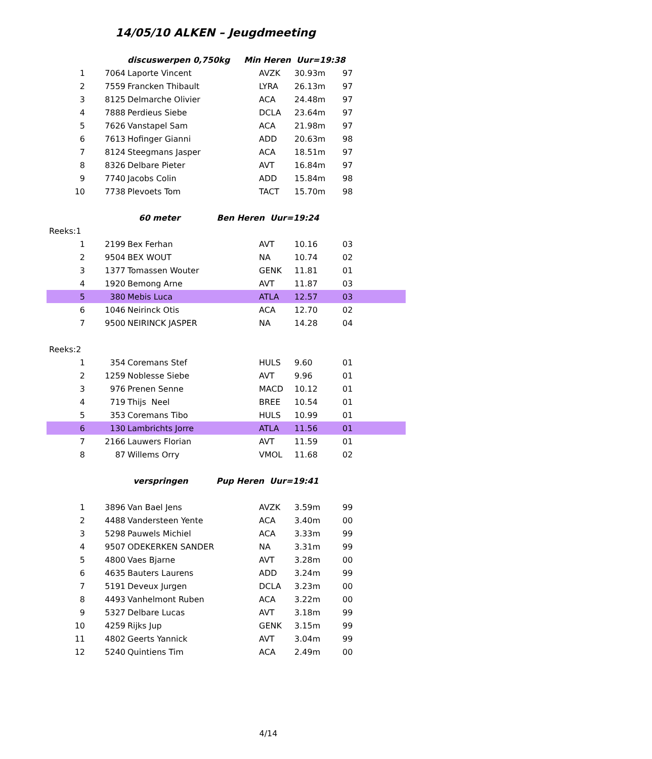14/05/10 ALKEN – Jeugdmeeting
| | | discuswerpen 0,750kg Min Heren Uur=19:38 | | | |
| 1 | 7064 | Laporte Vincent | AVZK | 30.93m | 97 |
| 2 | 7559 | Francken Thibault | LYRA | 26.13m | 97 |
| 3 | 8125 | Delmarche Olivier | ACA | 24.48m | 97 |
| 4 | 7888 | Perdieus Siebe | DCLA | 23.64m | 97 |
| 5 | 7626 | Vanstapel Sam | ACA | 21.98m | 97 |
| 6 | 7613 | Hofinger Gianni | ADD | 20.63m | 98 |
| 7 | 8124 | Steegmans Jasper | ACA | 18.51m | 97 |
| 8 | 8326 | Delbare Pieter | AVT | 16.84m | 97 |
| 9 | 7740 | Jacobs Colin | ADD | 15.84m | 98 |
| 10 | 7738 | Plevoets Tom | TACT | 15.70m | 98 |
| | | 60 meter Ben Heren Uur=19:24 | | | |
| Reeks:1 | | | | | |
| 1 | 2199 | Bex Ferhan | AVT | 10.16 | 03 |
| 2 | 9504 | BEX WOUT | NA | 10.74 | 02 |
| 3 | 1377 | Tomassen Wouter | GENK | 11.81 | 01 |
| 4 | 1920 | Bemong Arne | AVT | 11.87 | 03 |
| 5 | 380 | Mebis Luca | ATLA | 12.57 | 03 |
| 6 | 1046 | Neirinck Otis | ACA | 12.70 | 02 |
| 7 | 9500 | NEIRINCK JASPER | NA | 14.28 | 04 |
| Reeks:2 | | | | | |
| 1 | 354 | Coremans Stef | HULS | 9.60 | 01 |
| 2 | 1259 | Noblesse Siebe | AVT | 9.96 | 01 |
| 3 | 976 | Prenen Senne | MACD | 10.12 | 01 |
| 4 | 719 | Thijs Neel | BREE | 10.54 | 01 |
| 5 | 353 | Coremans Tibo | HULS | 10.99 | 01 |
| 6 | 130 | Lambrichts Jorre | ATLA | 11.56 | 01 |
| 7 | 2166 | Lauwers Florian | AVT | 11.59 | 01 |
| 8 | 87 | Willems Orry | VMOL | 11.68 | 02 |
| | | verspringen Pup Heren Uur=19:41 | | | |
| 1 | 3896 | Van Bael Jens | AVZK | 3.59m | 99 |
| 2 | 4488 | Vandersteen Yente | ACA | 3.40m | 00 |
| 3 | 5298 | Pauwels Michiel | ACA | 3.33m | 99 |
| 4 | 9507 | ODEKERKEN SANDER | NA | 3.31m | 99 |
| 5 | 4800 | Vaes Bjarne | AVT | 3.28m | 00 |
| 6 | 4635 | Bauters Laurens | ADD | 3.24m | 99 |
| 7 | 5191 | Deveux Jurgen | DCLA | 3.23m | 00 |
| 8 | 4493 | Vanhelmont Ruben | ACA | 3.22m | 00 |
| 9 | 5327 | Delbare Lucas | AVT | 3.18m | 99 |
| 10 | 4259 | Rijks Jup | GENK | 3.15m | 99 |
| 11 | 4802 | Geerts Yannick | AVT | 3.04m | 99 |
| 12 | 5240 | Quintiens Tim | ACA | 2.49m | 00 |
4/14